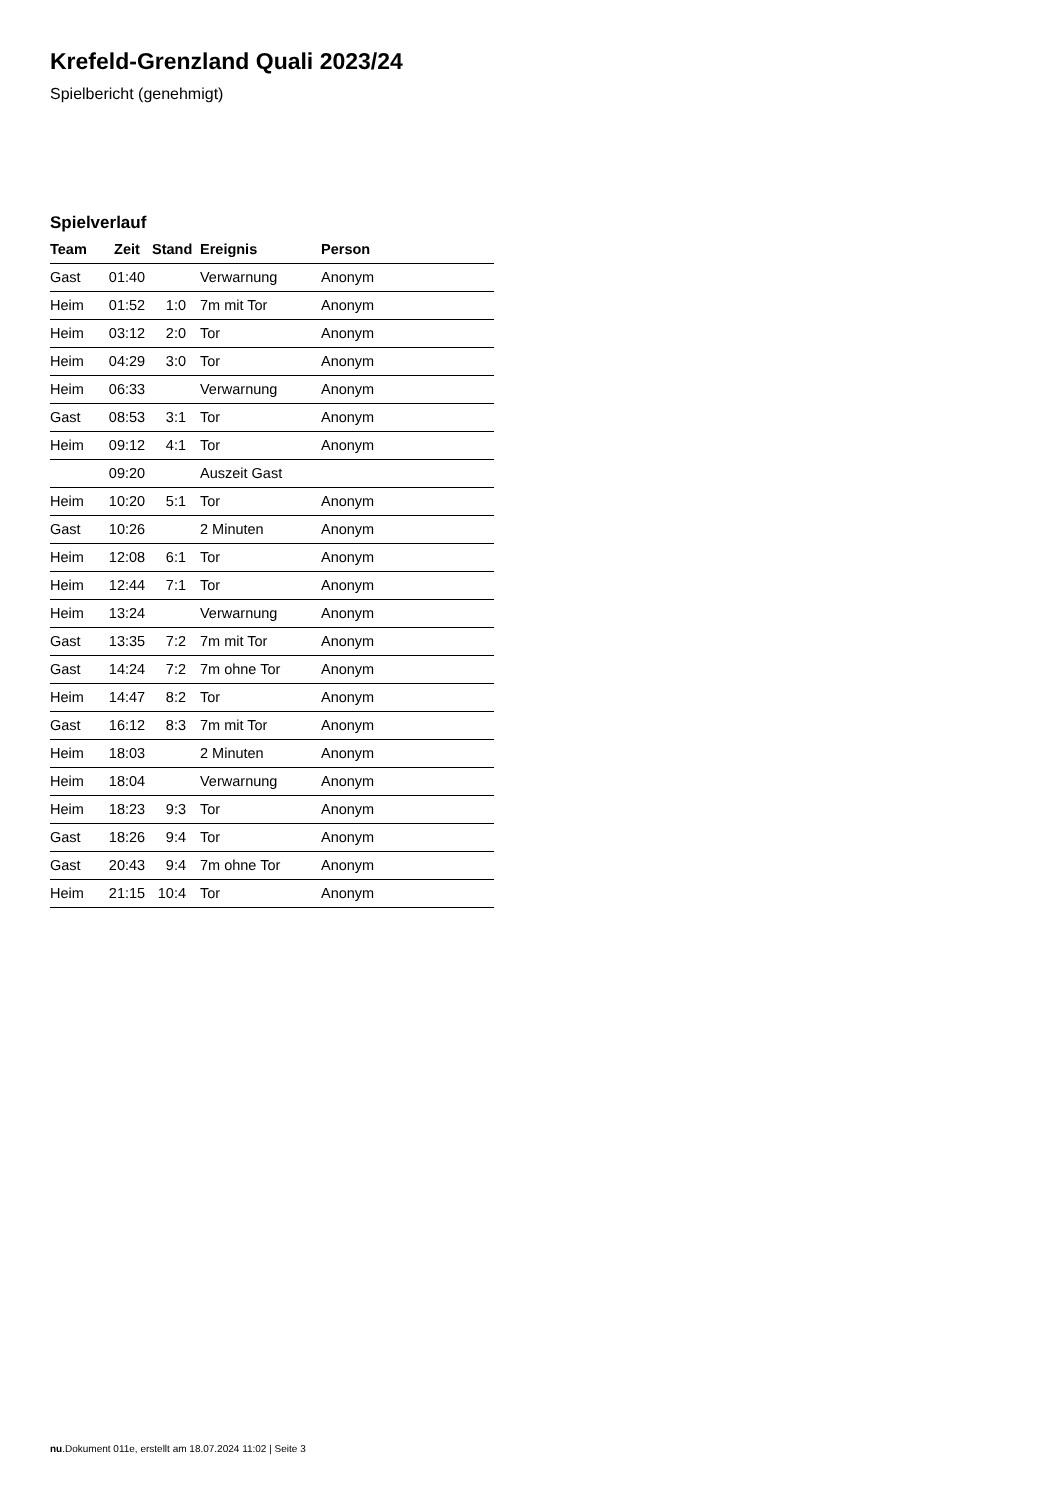Krefeld-Grenzland Quali 2023/24
Spielbericht (genehmigt)
Spielverlauf
| Team | Zeit | Stand | Ereignis | Person |
| --- | --- | --- | --- | --- |
| Gast | 01:40 | | Verwarnung | Anonym |
| Heim | 01:52 | 1:0 | 7m mit Tor | Anonym |
| Heim | 03:12 | 2:0 | Tor | Anonym |
| Heim | 04:29 | 3:0 | Tor | Anonym |
| Heim | 06:33 | | Verwarnung | Anonym |
| Gast | 08:53 | 3:1 | Tor | Anonym |
| Heim | 09:12 | 4:1 | Tor | Anonym |
| | 09:20 | | Auszeit Gast | |
| Heim | 10:20 | 5:1 | Tor | Anonym |
| Gast | 10:26 | | 2 Minuten | Anonym |
| Heim | 12:08 | 6:1 | Tor | Anonym |
| Heim | 12:44 | 7:1 | Tor | Anonym |
| Heim | 13:24 | | Verwarnung | Anonym |
| Gast | 13:35 | 7:2 | 7m mit Tor | Anonym |
| Gast | 14:24 | 7:2 | 7m ohne Tor | Anonym |
| Heim | 14:47 | 8:2 | Tor | Anonym |
| Gast | 16:12 | 8:3 | 7m mit Tor | Anonym |
| Heim | 18:03 | | 2 Minuten | Anonym |
| Heim | 18:04 | | Verwarnung | Anonym |
| Heim | 18:23 | 9:3 | Tor | Anonym |
| Gast | 18:26 | 9:4 | Tor | Anonym |
| Gast | 20:43 | 9:4 | 7m ohne Tor | Anonym |
| Heim | 21:15 | 10:4 | Tor | Anonym |
nu.Dokument 011e, erstellt am 18.07.2024 11:02 | Seite 3